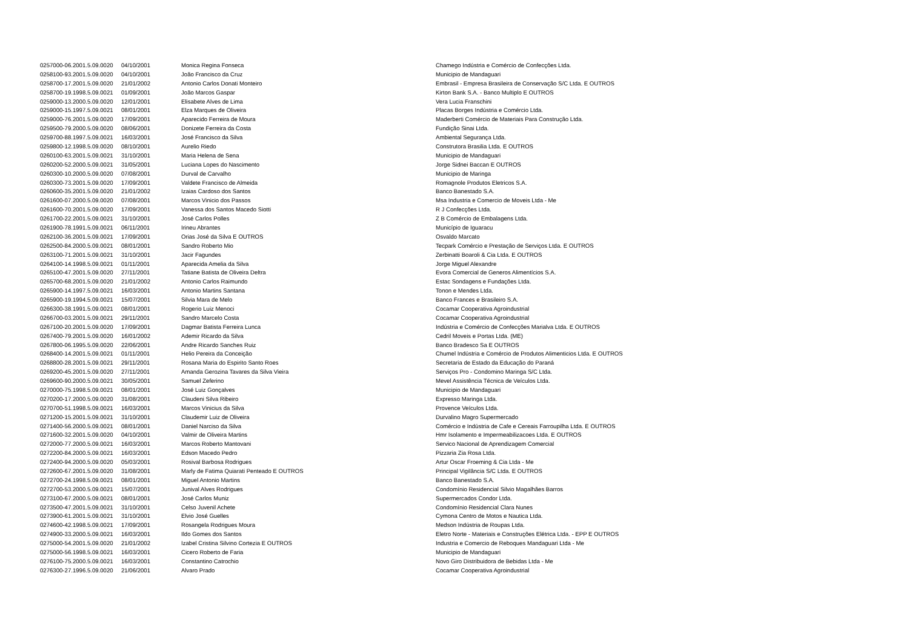| 0257000-06.2001.5.09.0020 | 04/10/2001 | Monica Regina Fonseca | Chamego Indústria e Comércio de Confecções Ltda. |
| 0258100-93.2001.5.09.0020 | 04/10/2001 | João Francisco da Cruz | Municipio de Mandaguari |
| 0258700-17.2001.5.09.0020 | 21/01/2002 | Antonio Carlos Donati Monteiro | Embrasil - Empresa Brasileira de Conservação S/C Ltda. E OUTROS |
| 0258700-19.1998.5.09.0021 | 01/09/2001 | João Marcos Gaspar | Kirton Bank S.A. - Banco Multiplo E OUTROS |
| 0259000-13.2000.5.09.0020 | 12/01/2001 | Elisabete Alves de Lima | Vera Lucia Franschini |
| 0259000-15.1997.5.09.0021 | 08/01/2001 | Elza Marques de Oliveira | Placas Borges Indústria e Comércio Ltda. |
| 0259000-76.2001.5.09.0020 | 17/09/2001 | Aparecido Ferreira de Moura | Maderberti Comércio de Materiais Para Construção Ltda. |
| 0259500-79.2000.5.09.0020 | 08/06/2001 | Donizete Ferreira da Costa | Fundição Sinai Ltda. |
| 0259700-88.1997.5.09.0021 | 16/03/2001 | José Francisco da Silva | Ambiental Segurança Ltda. |
| 0259800-12.1998.5.09.0020 | 08/10/2001 | Aurelio Riedo | Construtora Brasilia Ltda. E OUTROS |
| 0260100-63.2001.5.09.0021 | 31/10/2001 | Maria Helena de Sena | Municipio de Mandaguari |
| 0260200-52.2000.5.09.0021 | 31/05/2001 | Luciana Lopes do Nascimento | Jorge Sidnei Baccan E OUTROS |
| 0260300-10.2000.5.09.0020 | 07/08/2001 | Durval de Carvalho | Municipio de Maringa |
| 0260300-73.2001.5.09.0020 | 17/09/2001 | Valdete Francisco de Almeida | Romagnole Produtos Eletricos S.A. |
| 0260600-35.2001.5.09.0020 | 21/01/2002 | Izaias Cardoso dos Santos | Banco Banestado S.A. |
| 0261600-07.2000.5.09.0020 | 07/08/2001 | Marcos Vinicio dos Passos | Msa Industria e Comercio de Moveis Ltda - Me |
| 0261600-70.2001.5.09.0020 | 17/09/2001 | Vanessa dos Santos Macedo Siotti | R J Confecções Ltda. |
| 0261700-22.2001.5.09.0021 | 31/10/2001 | José Carlos Polles | Z B Comércio de Embalagens Ltda. |
| 0261900-78.1991.5.09.0021 | 06/11/2001 | Irineu Abrantes | Município de Iguaracu |
| 0262100-36.2001.5.09.0021 | 17/09/2001 | Orias José da Silva E OUTROS | Osvaldo Marcato |
| 0262500-84.2000.5.09.0021 | 08/01/2001 | Sandro Roberto Mio | Tecpark Comércio e Prestação de Serviços Ltda. E OUTROS |
| 0263100-71.2001.5.09.0021 | 31/10/2001 | Jacir Fagundes | Zerbinatti Boaroli & Cia Ltda. E OUTROS |
| 0264100-14.1998.5.09.0021 | 01/11/2001 | Aparecida Amelia da Silva | Jorge Miguel Alexandre |
| 0265100-47.2001.5.09.0020 | 27/11/2001 | Tatiane Batista de Oliveira Deltra | Evora Comercial de Generos Alimentícios S.A. |
| 0265700-68.2001.5.09.0020 | 21/01/2002 | Antonio Carlos Raimundo | Estac Sondagens e Fundações Ltda. |
| 0265900-14.1997.5.09.0021 | 16/03/2001 | Antonio Martins Santana | Tonon e Mendes Ltda. |
| 0265900-19.1994.5.09.0021 | 15/07/2001 | Silvia Mara de Melo | Banco Frances e Brasileiro S.A. |
| 0266300-38.1991.5.09.0021 | 08/01/2001 | Rogerio Luiz Menoci | Cocamar Cooperativa Agroindustrial |
| 0266700-03.2001.5.09.0021 | 29/11/2001 | Sandro Marcelo Costa | Cocamar Cooperativa Agroindustrial |
| 0267100-20.2001.5.09.0020 | 17/09/2001 | Dagmar Batista Ferreira Lunca | Indústria e Comércio de Confecções Marialva Ltda. E OUTROS |
| 0267400-79.2001.5.09.0020 | 16/01/2002 | Ademir Ricardo da Silva | Cedril Moveis e Portas Ltda. (ME) |
| 0267800-06.1995.5.09.0020 | 22/06/2001 | Andre Ricardo Sanches Ruiz | Banco Bradesco Sa E OUTROS |
| 0268400-14.2001.5.09.0021 | 01/11/2001 | Helio Pereira da Conceição | Chumel Indústria e Comércio de Produtos Alimenticios Ltda. E OUTROS |
| 0268800-28.2001.5.09.0021 | 29/11/2001 | Rosana Maria do Espirito Santo Roes | Secretaria de Estado da Educação do Paraná |
| 0269200-45.2001.5.09.0020 | 27/11/2001 | Amanda Gerozina Tavares da Silva Vieira | Serviços Pro - Condomino Maringa S/C Ltda. |
| 0269600-90.2000.5.09.0021 | 30/05/2001 | Samuel Zeferino | Mevel Assistência Técnica de Veículos Ltda. |
| 0270000-75.1998.5.09.0021 | 08/01/2001 | José Luiz Gonçalves | Municipio de Mandaguari |
| 0270200-17.2000.5.09.0020 | 31/08/2001 | Claudeni Silva Ribeiro | Expresso Maringa Ltda. |
| 0270700-51.1998.5.09.0021 | 16/03/2001 | Marcos Vinicius da Silva | Provence Veículos Ltda. |
| 0271200-15.2001.5.09.0021 | 31/10/2001 | Claudemir Luiz de Oliveira | Durvalino Magro Supermercado |
| 0271400-56.2000.5.09.0021 | 08/01/2001 | Daniel Narciso da Silva | Comércio e Indústria de Cafe e Cereais Farroupilha Ltda. E OUTROS |
| 0271600-32.2001.5.09.0020 | 04/10/2001 | Valmir de Oliveira Martins | Hmr Isolamento e Impermeabilizacoes Ltda. E OUTROS |
| 0272000-77.2000.5.09.0021 | 16/03/2001 | Marcos Roberto Mantovani | Servico Nacional de Aprendizagem Comercial |
| 0272200-84.2000.5.09.0021 | 16/03/2001 | Edson Macedo Pedro | Pizzaria Zia Rosa Ltda. |
| 0272400-94.2000.5.09.0020 | 05/03/2001 | Rosival Barbosa Rodrigues | Artur Oscar Froeming & Cia Ltda - Me |
| 0272600-67.2001.5.09.0020 | 31/08/2001 | Marly de Fatima Quiarati Penteado E OUTROS | Principal Vigilância S/C Ltda. E OUTROS |
| 0272700-24.1998.5.09.0021 | 08/01/2001 | Miguel Antonio Martins | Banco Banestado S.A. |
| 0272700-53.2000.5.09.0021 | 15/07/2001 | Junival Alves Rodrigues | Condomínio Residencial Silvio Magalhães Barros |
| 0273100-67.2000.5.09.0021 | 08/01/2001 | José Carlos Muniz | Supermercados Condor Ltda. |
| 0273500-47.2001.5.09.0021 | 31/10/2001 | Celso Juvenil Achete | Condomínio Residencial Clara Nunes |
| 0273900-61.2001.5.09.0021 | 31/10/2001 | Elvio José Guelles | Cymona Centro de Motos e Nautica Ltda. |
| 0274600-42.1998.5.09.0021 | 17/09/2001 | Rosangela Rodrigues Moura | Medson Indústria de Roupas Ltda. |
| 0274900-33.2000.5.09.0021 | 16/03/2001 | Ildo Gomes dos Santos | Eletro Norte - Materiais e Construções Elétrica Ltda. - EPP E OUTROS |
| 0275000-54.2001.5.09.0020 | 21/01/2002 | Izabel Cristina Silvino Cortezia E OUTROS | Industria e Comercio de Reboques Mandaguari Ltda - Me |
| 0275000-56.1998.5.09.0021 | 16/03/2001 | Cicero Roberto de Faria | Municipio de Mandaguari |
| 0276100-75.2000.5.09.0021 | 16/03/2001 | Constantino Catrochio | Novo Giro Distribuidora de Bebidas Ltda - Me |
| 0276300-27.1996.5.09.0020 | 21/06/2001 | Alvaro Prado | Cocamar Cooperativa Agroindustrial |